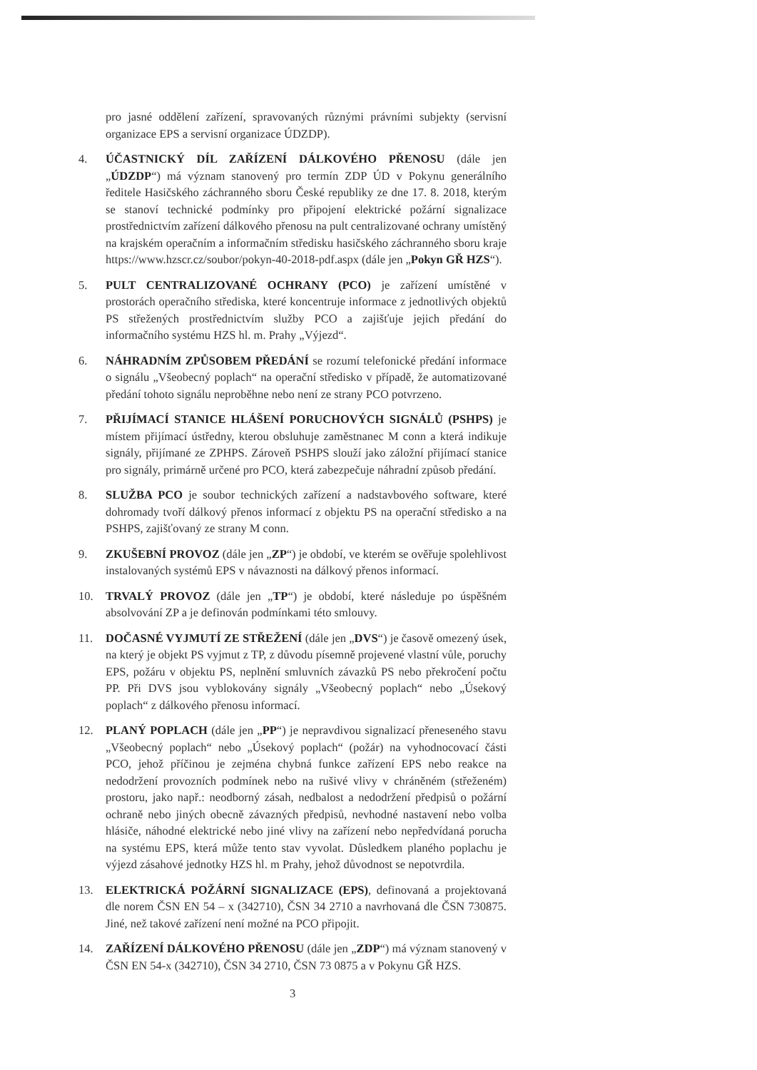pro jasné oddělení zařízení, spravovaných různými právními subjekty (servisní organizace EPS a servisní organizace ÚDZDP).
4. ÚČASTNICKÝ DÍL ZAŘÍZENÍ DÁLKOVÉHO PŘENOSU (dále jen „ÚDZDP“) má význam stanovený pro termín ZDP ÚD v Pokynu generálního ředitele Hasičského záchranného sboru České republiky ze dne 17. 8. 2018, kterým se stanoví technické podmínky pro připojení elektrické požární signalizace prostřednictvím zařízení dálkového přenosu na pult centralizované ochrany umístěný na krajském operačním a informačním středisku hasičského záchranného sboru kraje https://www.hzscr.cz/soubor/pokyn-40-2018-pdf.aspx (dále jen „Pokyn GŘ HZS“).
5. PULT CENTRALIZOVANÉ OCHRANY (PCO) je zařízení umístěné v prostorách operačního střediska, které koncentruje informace z jednotlivých objektů PS střežených prostřednictvím služby PCO a zajišťuje jejich předání do informačního systému HZS hl. m. Prahy „Výjezd“.
6. NÁHRADNÍM ZPŮSOBEM PŘEDÁNÍ se rozumí telefonické předání informace o signálu „Všeobecný poplach“ na operační středisko v případě, že automatizované předání tohoto signálu neproběhne nebo není ze strany PCO potvrzeno.
7. PŘIJÍMACÍ STANICE HLÁŠENÍ PORUCHOVÝCH SIGNÁLŮ (PSHPS) je místem přijímací ústředny, kterou obsluhuje zaměstnanec M conn a která indikuje signály, přijímané ze ZPHPS. Zároveň PSHPS slouží jako záložní přijímací stanice pro signály, primárně určené pro PCO, která zabezpečuje náhradní způsob předání.
8. SLUŽBA PCO je soubor technických zařízení a nadstavbového software, které dohromady tvoří dálkový přenos informací z objektu PS na operační středisko a na PSHPS, zajišťovaný ze strany M conn.
9. ZKUŠEBNÍ PROVOZ (dále jen „ZP“) je období, ve kterém se ověřuje spolehlivost instalovaných systémů EPS v návaznosti na dálkový přenos informací.
10. TRVALÝ PROVOZ (dále jen „TP“) je období, které následuje po úspěšném absolvování ZP a je definován podmínkami této smlouvy.
11. DOČASNÉ VYJMUTÍ ZE STŘEŽENÍ (dále jen „DVS“) je časově omezený úsek, na který je objekt PS vyjmut z TP, z důvodu písemně projevené vlastní vůle, poruchy EPS, požáru v objektu PS, neplnění smluvních závazků PS nebo překročení počtu PP. Při DVS jsou vyblokovány signály „Všeobecný poplach“ nebo „Úsekový poplach“ z dálkového přenosu informací.
12. PLANÝ POPLACH (dále jen „PP“) je nepravdivou signalizací přeneseného stavu „Všeobecný poplach“ nebo „Úsekový poplach“ (požár) na vyhodnocovací části PCO, jehož příčinou je zejména chybná funkce zařízení EPS nebo reakce na nedodržení provozních podmínek nebo na rušivé vlivy v chráněném (střeženém) prostoru, jako např.: neodborný zásah, nedbalost a nedodržení předpisů o požární ochraně nebo jiných obecně závazných předpisů, nevhodné nastavení nebo volba hlásiče, náhodné elektrické nebo jiné vlivy na zařízení nebo nepředvídaná porucha na systému EPS, která může tento stav vyvolat. Důsledkem planého poplachu je výjezd zásahové jednotky HZS hl. m Prahy, jehož důvodnost se nepotvrdila.
13. ELEKTRICKÁ POŽÁRNÍ SIGNALIZACE (EPS), definovaná a projektovaná dle norem ČSN EN 54 – x (342710), ČSN 34 2710 a navrhovaná dle ČSN 730875. Jiné, než takové zařízení není možné na PCO připojit.
14. ZAŘÍZENÍ DÁLKOVÉHO PŘENOSU (dále jen „ZDP“) má význam stanovený v ČSN EN 54-x (342710), ČSN 34 2710, ČSN 73 0875 a v Pokynu GŘ HZS.
3